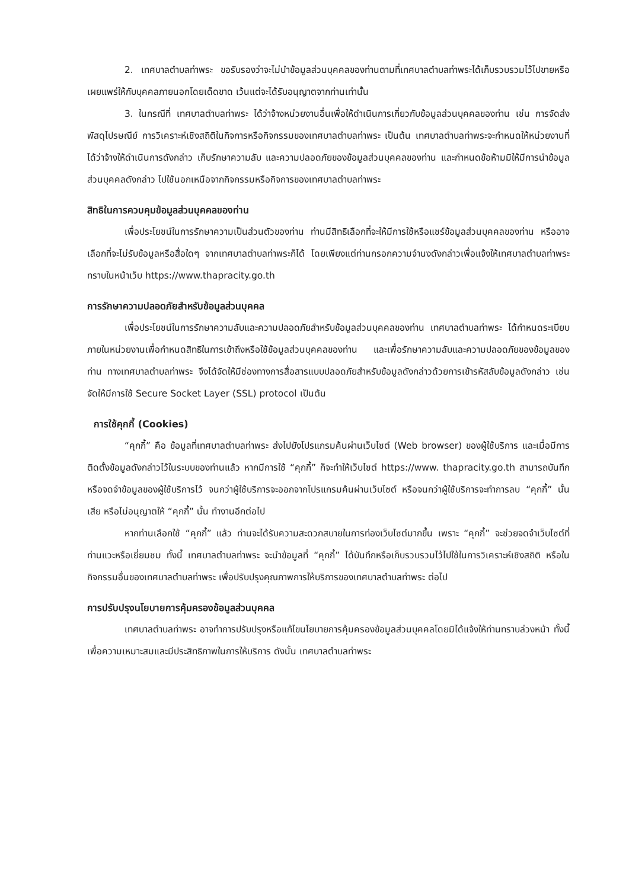2. เทศบาลตำบลท่าพระ ขอรับรองว่าจะไม่นำข้อมูลส่วนบุคคลของท่านตามที่เทศบาลตำบลท่าพระได้เก็บรวบรวมไว้ไปขายหรือเผยแพร่ให้กับบุคคลภายนอกโดยเด็ดขาด เว้นแต่จะได้รับอนุญาตจากท่านเท่านั้น
3. ในกรณีที่ เทศบาลตำบลท่าพระ ได้ว่าจ้างหน่วยงานอื่นเพื่อให้ดำเนินการเกี่ยวกับข้อมูลส่วนบุคคลของท่าน เช่น การจัดส่งพัสดุไปรษณีย์ การวิเคราะห์เชิงสถิติในกิจการหรือกิจกรรมของเทศบาลตำบลท่าพระ เป็นต้น เทศบาลตำบลท่าพระจะกำหนดให้หน่วยงานที่ได้ว่าจ้างให้ดำเนินการดังกล่าว เก็บรักษาความลับ และความปลอดภัยของข้อมูลส่วนบุคคลของท่าน และกำหนดข้อห้ามมิให้มีการนำข้อมูลส่วนบุคคลดังกล่าว ไปใช้นอกเหนือจากกิจกรรมหรือกิจการของเทศบาลตำบลท่าพระ
สิทธิในการควบคุมข้อมูลส่วนบุคคลของท่าน
เพื่อประโยชน์ในการรักษาความเป็นส่วนตัวของท่าน ท่านมีสิทธิเลือกที่จะให้มีการใช้หรือแชร์ข้อมูลส่วนบุคคลของท่าน หรืออาจเลือกที่จะไม่รับข้อมูลหรือสื่อใดๆ จากเทศบาลตำบลท่าพระก็ได้ โดยเพียงแต่ท่านกรอกความจำนงดังกล่าวเพื่อแจ้งให้เทศบาลตำบลท่าพระ ทราบในหน้าเว็บ https://www.thapracity.go.th
การรักษาความปลอดภัยสำหรับข้อมูลส่วนบุคคล
เพื่อประโยชน์ในการรักษาความลับและความปลอดภัยสำหรับข้อมูลส่วนบุคคลของท่าน เทศบาลตำบลท่าพระ ได้กำหนดระเบียบภายในหน่วยงานเพื่อกำหนดสิทธิในการเข้าถึงหรือใช้ข้อมูลส่วนบุคคลของท่าน และเพื่อรักษาความลับและความปลอดภัยของข้อมูลของท่าน ทางเทศบาลตำบลท่าพระ จึงได้จัดให้มีช่องทางการสื่อสารแบบปลอดภัยสำหรับข้อมูลดังกล่าวด้วยการเข้ารหัสลับข้อมูลดังกล่าว เช่น จัดให้มีการใช้ Secure Socket Layer (SSL) protocol เป็นต้น
การใช้คุกกี้ (Cookies)
“คุกกี้” คือ ข้อมูลที่เทศบาลตำบลท่าพระ ส่งไปยังโปรแกรมค้นผ่านเว็บไซต์ (Web browser) ของผู้ใช้บริการ และเมื่อมีการติดตั้งข้อมูลดังกล่าวไว้ในระบบของท่านแล้ว หากมีการใช้ “คุกกี้” ก็จะทำให้เว็บไซต์ https://www. thapracity.go.th สามารถบันทึกหรือจดจำข้อมูลของผู้ใช้บริการไว้ จนกว่าผู้ใช้บริการจะออกจากโปรแกรมค้นผ่านเว็บไซต์ หรือจนกว่าผู้ใช้บริการจะทำการลบ “คุกกี้” นั้นเสีย หรือไม่อนุญาตให้ “คุกกี้” นั้น ทำงานอีกต่อไป
หากท่านเลือกใช้ “คุกกี้” แล้ว ท่านจะได้รับความสะดวกสบายในการท่องเว็บไซต์มากขึ้น เพราะ “คุกกี้” จะช่วยจดจำเว็บไซต์ที่ท่านแวะหรือเยี่ยมชม ทั้งนี้ เทศบาลตำบลท่าพระ จะนำข้อมูลที่ “คุกกี้” ได้บันทึกหรือเก็บรวบรวมไว้ไปใช้ในการวิเคราะห์เชิงสถิติ หรือในกิจกรรมอื่นของเทศบาลตำบลท่าพระ เพื่อปรับปรุงคุณภาพการให้บริการของเทศบาลตำบลท่าพระ ต่อไป
การปรับปรุงนโยบายการคุ้มครองข้อมูลส่วนบุคคล
เทศบาลตำบลท่าพระ อาจทำการปรับปรุงหรือแก้ไขนโยบายการคุ้มครองข้อมูลส่วนบุคคลโดยมิได้แจ้งให้ท่านทราบล่วงหน้า ทั้งนี้ เพื่อความเหมาะสมและมีประสิทธิภาพในการให้บริการ ดังนั้น เทศบาลตำบลท่าพระ